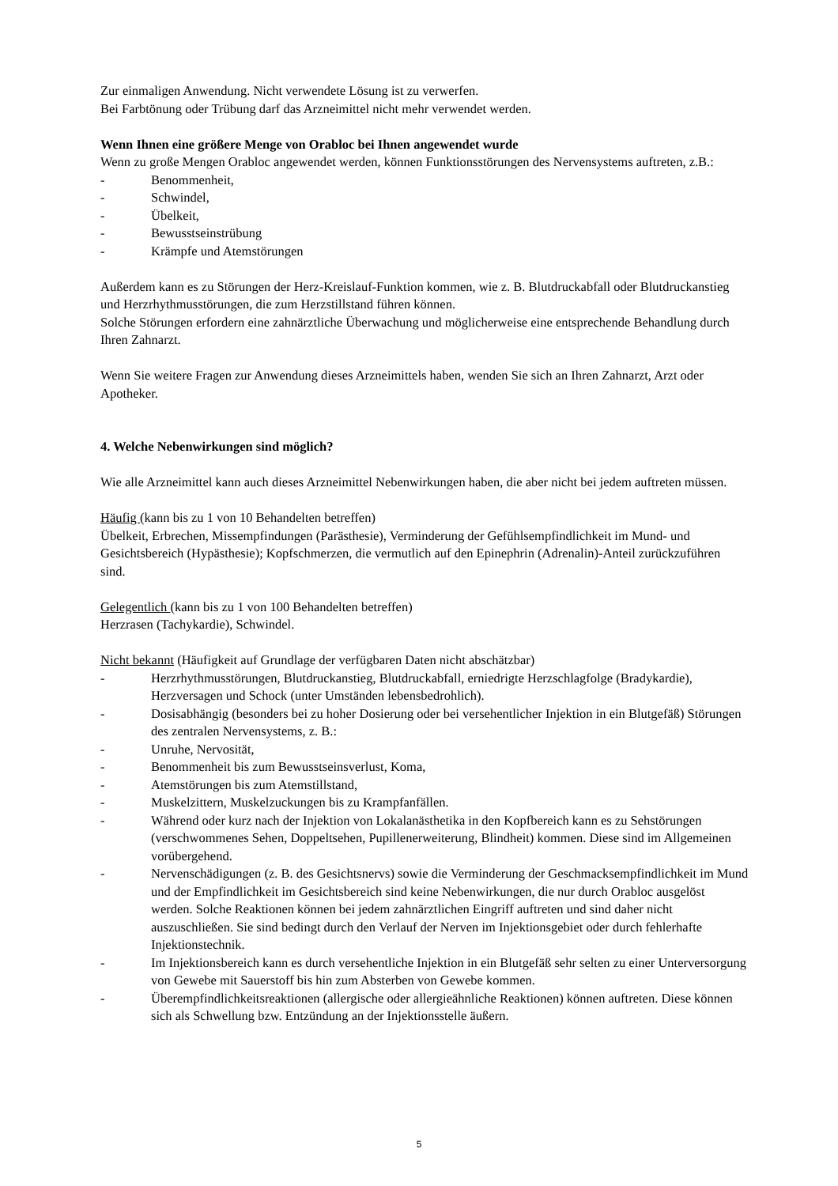Zur einmaligen Anwendung. Nicht verwendete Lösung ist zu verwerfen.
Bei Farbtönung oder Trübung darf das Arzneimittel nicht mehr verwendet werden.
Wenn Ihnen eine größere Menge von Orabloc bei Ihnen angewendet wurde
Wenn zu große Mengen Orabloc angewendet werden, können Funktionsstörungen des Nervensystems auftreten, z.B.:
- Benommenheit,
- Schwindel,
- Übelkeit,
- Bewusstseinstrübung
- Krämpfe und Atemstörungen
Außerdem kann es zu Störungen der Herz-Kreislauf-Funktion kommen, wie z. B. Blutdruckabfall oder Blutdruckanstieg und Herzrhythmusstörungen, die zum Herzstillstand führen können.
Solche Störungen erfordern eine zahnärztliche Überwachung und möglicherweise eine entsprechende Behandlung durch Ihren Zahnarzt.
Wenn Sie weitere Fragen zur Anwendung dieses Arzneimittels haben, wenden Sie sich an Ihren Zahnarzt, Arzt oder Apotheker.
4. Welche Nebenwirkungen sind möglich?
Wie alle Arzneimittel kann auch dieses Arzneimittel Nebenwirkungen haben, die aber nicht bei jedem auftreten müssen.
Häufig (kann bis zu 1 von 10 Behandelten betreffen)
Übelkeit, Erbrechen, Missempfindungen (Parästhesie), Verminderung der Gefühlsempfindlichkeit im Mund- und Gesichtsbereich (Hypästhesie); Kopfschmerzen, die vermutlich auf den Epinephrin (Adrenalin)-Anteil zurückzuführen sind.
Gelegentlich (kann bis zu 1 von 100 Behandelten betreffen)
Herzrasen (Tachykardie), Schwindel.
Nicht bekannt (Häufigkeit auf Grundlage der verfügbaren Daten nicht abschätzbar)
- Herzrhythmusstörungen, Blutdruckanstieg, Blutdruckabfall, erniedrigte Herzschlagfolge (Bradykardie), Herzversagen und Schock (unter Umständen lebensbedrohlich).
- Dosisabhängig (besonders bei zu hoher Dosierung oder bei versehentlicher Injektion in ein Blutgefäß) Störungen des zentralen Nervensystems, z. B.:
- Unruhe, Nervosität,
- Benommenheit bis zum Bewusstseinsverlust, Koma,
- Atemstörungen bis zum Atemstillstand,
- Muskelzittern, Muskelzuckungen bis zu Krampfanfällen.
- Während oder kurz nach der Injektion von Lokalanästhetika in den Kopfbereich kann es zu Sehstörungen (verschwommenes Sehen, Doppeltsehen, Pupillenerweiterung, Blindheit) kommen. Diese sind im Allgemeinen vorübergehend.
- Nervenschädigungen (z. B. des Gesichtsnervs) sowie die Verminderung der Geschmacksempfindlichkeit im Mund und der Empfindlichkeit im Gesichtsbereich sind keine Nebenwirkungen, die nur durch Orabloc ausgelöst werden. Solche Reaktionen können bei jedem zahnärztlichen Eingriff auftreten und sind daher nicht auszuschließen. Sie sind bedingt durch den Verlauf der Nerven im Injektionsgebiet oder durch fehlerhafte Injektionstechnik.
- Im Injektionsbereich kann es durch versehentliche Injektion in ein Blutgefäß sehr selten zu einer Unterversorgung von Gewebe mit Sauerstoff bis hin zum Absterben von Gewebe kommen.
- Überempfindlichkeitsreaktionen (allergische oder allergieähnliche Reaktionen) können auftreten. Diese können sich als Schwellung bzw. Entzündung an der Injektionsstelle äußern.
5